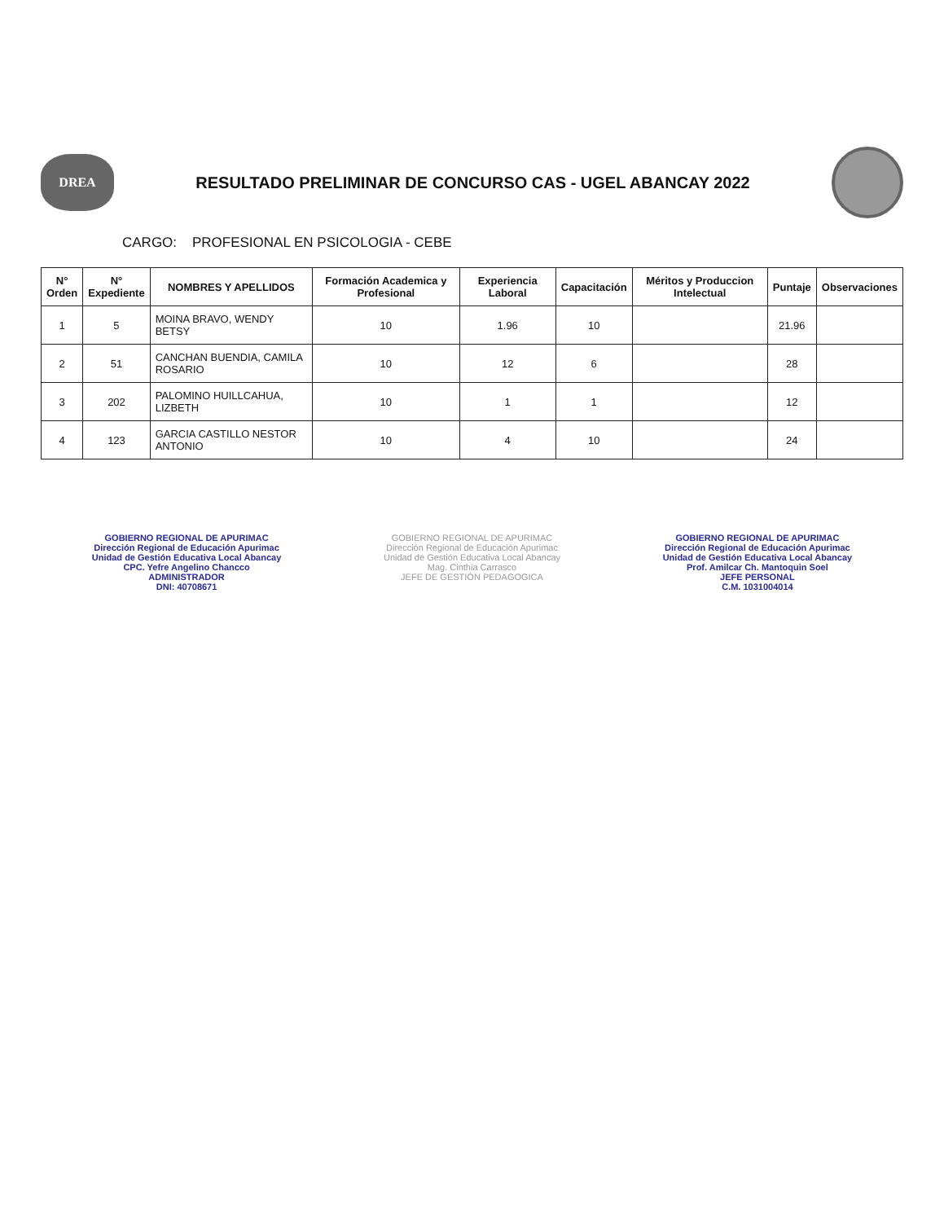DREA
RESULTADO PRELIMINAR DE CONCURSO CAS - UGEL ABANCAY 2022
CARGO: PROFESIONAL EN PSICOLOGIA - CEBE
| N° Orden | N° Expediente | NOMBRES Y APELLIDOS | Formación Academica y Profesional | Experiencia Laboral | Capacitación | Méritos y Produccion Intelectual | Puntaje | Observaciones |
| --- | --- | --- | --- | --- | --- | --- | --- | --- |
| 1 | 5 | MOINA BRAVO, WENDY BETSY | 10 | 1.96 | 10 | | 21.96 | |
| 2 | 51 | CANCHAN BUENDIA, CAMILA ROSARIO | 10 | 12 | 6 | | 28 | |
| 3 | 202 | PALOMINO HUILLCAHUA, LIZBETH | 10 | 1 | 1 | | 12 | |
| 4 | 123 | GARCIA CASTILLO NESTOR ANTONIO | 10 | 4 | 10 | | 24 | |
GOBIERNO REGIONAL DE APURIMAC
Dirección Regional de Educación Apurimac
Unidad de Gestión Educativa Local Abancay
CPC. Yefre Angelino Chancco
ADMINISTRADOR
DNI: 40708671
GOBIERNO REGIONAL DE APURIMAC
Dirección Regional de Educación Apurimac
Unidad de Gestión Educativa Local Abancay
Mag. Cinthia Carrasco
JEFE DE GESTIÓN PEDAGOGICA
GOBIERNO REGIONAL DE APURIMAC
Dirección Regional de Educación Apurimac
Unidad de Gestión Educativa Local Abancay
Prof. Amilcar Ch. Mantoquin Soel
JEFE PERSONAL
C.M. 1031004014